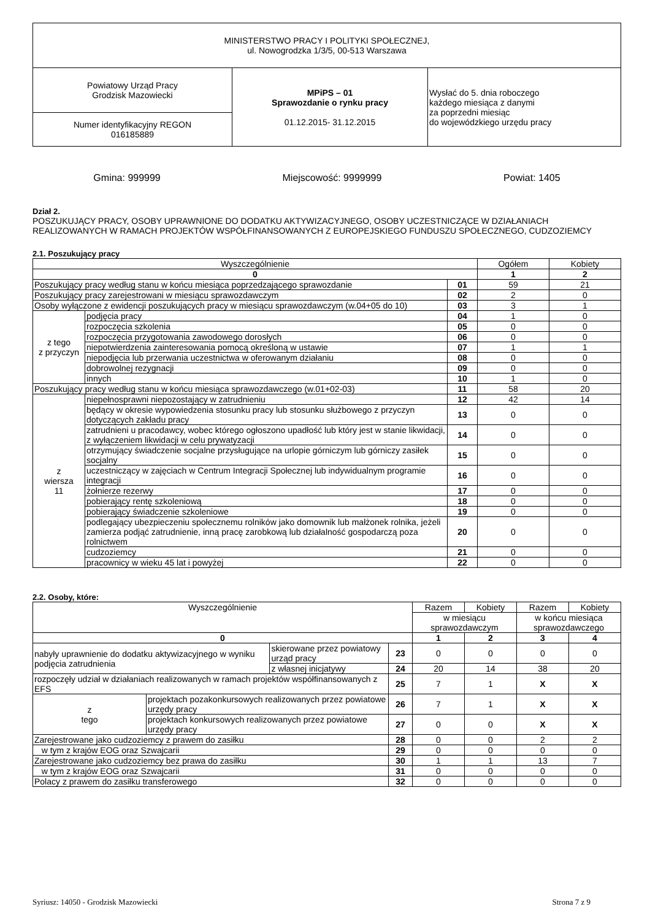| MINISTERSTWO PRACY I POLITYKI SPOŁECZNEJ, ul. Nowogrodzka 1/3/5, 00-513 Warszawa | | |
| Powiatowy Urząd Pracy Grodzisk Mazowiecki | MPiPS – 01 Sprawozdanie o rynku pracy 01.12.2015- 31.12.2015 | Wysłać do 5. dnia roboczego każdego miesiąca z danymi za poprzedni miesiąc do wojewódzkiego urzędu pracy |
| Numer identyfikacyjny REGON 016185889 | | |
Gmina: 999999 Miejscowość: 9999999 Powiat: 1405
Dział 2.
POSZUKUJĄCY PRACY, OSOBY UPRAWNIONE DO DODATKU AKTYWIZACYJNEGO, OSOBY UCZESTNICZĄCE W DZIAŁANIACH REALIZOWANYCH W RAMACH PROJEKTÓW WSPÓŁFINANSOWANYCH Z EUROPEJSKIEGO FUNDUSZU SPOŁECZNEGO, CUDZOZIEMCY
2.1. Poszukujący pracy
| Wyszczególnienie | | | Ogółem | Kobiety |
| --- | --- | --- | --- | --- |
| 0 | | | 1 | 2 |
| Poszukujący pracy według stanu w końcu miesiąca poprzedzającego sprawozdanie | | 01 | 59 | 21 |
| Poszukujący pracy zarejestrowani w miesiącu sprawozdawczym | | 02 | 2 | 0 |
| Osoby wyłączone z ewidencji poszukujących pracy w miesiącu sprawozdawczym (w.04+05 do 10) | | 03 | 3 | 1 |
| z tego z przyczyn | podjęcia pracy | 04 | 1 | 0 |
| | rozpoczęcia szkolenia | 05 | 0 | 0 |
| | rozpoczęcia przygotowania zawodowego dorosłych | 06 | 0 | 0 |
| | niepotwierdzenia zainteresowania pomocą określoną w ustawie | 07 | 1 | 1 |
| | niepodjęcia lub przerwania uczestnictwa w oferowanym działaniu | 08 | 0 | 0 |
| | dobrowolnej rezygnacji | 09 | 0 | 0 |
| | innych | 10 | 1 | 0 |
| Poszukujący pracy według stanu w końcu miesiąca sprawozdawczego (w.01+02-03) | | 11 | 58 | 20 |
| z wiersza 11 | niepełnosprawni niepozostający w zatrudnieniu | 12 | 42 | 14 |
| | będący w okresie wypowiedzenia stosunku pracy lub stosunku służbowego z przyczyn dotyczących zakładu pracy | 13 | 0 | 0 |
| | zatrudnieni u pracodawcy, wobec którego ogłoszono upadłość lub który jest w stanie likwidacji, z wyłączeniem likwidacji w celu prywatyzacji | 14 | 0 | 0 |
| | otrzymujący świadczenie socjalne przysługujące na urlopie górniczym lub górniczy zasiłek socjalny | 15 | 0 | 0 |
| | uczestniczący w zajęciach w Centrum Integracji Społecznej lub indywidualnym programie integracji | 16 | 0 | 0 |
| | żołnierze rezerwy | 17 | 0 | 0 |
| | pobierający rentę szkoleniową | 18 | 0 | 0 |
| | pobierający świadczenie szkoleniowe | 19 | 0 | 0 |
| | podlegający ubezpieczeniu społecznemu rolników jako domownik lub małżonek rolnika, jeżeli zamierza podjąć zatrudnienie, inną pracę zarobkową lub działalność gospodarczą poza rolnictwem | 20 | 0 | 0 |
| | cudzoziemcy | 21 | 0 | 0 |
| | pracownicy w wieku 45 lat i powyżej | 22 | 0 | 0 |
2.2. Osoby, które:
| Wyszczególnienie | | | | Razem | Kobiety | Razem | Kobiety |
| --- | --- | --- | --- | --- | --- | --- | --- |
| | | | | w miesiącu sprawozdawczym | | w końcu miesiąca sprawozdawczego | |
| 0 | | | | 1 | 2 | 3 | 4 |
| nabyły uprawnienie do dodatku aktywizacyjnego w wyniku podjęcia zatrudnienia | | skierowane przez powiatowy urząd pracy | 23 | 0 | 0 | 0 | 0 |
| | | z własnej inicjatywy | 24 | 20 | 14 | 38 | 20 |
| rozpoczęły udział w działaniach realizowanych w ramach projektów współfinansowanych z EFS | | | 25 | 7 | 1 | X | X |
| z tego | projektach pozakonkursowych realizowanych przez powiatowe urzędy pracy | | 26 | 7 | 1 | X | X |
| | projektach konkursowych realizowanych przez powiatowe urzędy pracy | | 27 | 0 | 0 | X | X |
| Zarejestrowane jako cudzoziemcy z prawem do zasiłku | | | 28 | 0 | 0 | 2 | 2 |
| w tym z krajów EOG oraz Szwajcarii | | | 29 | 0 | 0 | 0 | 0 |
| Zarejestrowane jako cudzoziemcy bez prawa do zasiłku | | | 30 | 1 | 1 | 13 | 7 |
| w tym z krajów EOG oraz Szwajcarii | | | 31 | 0 | 0 | 0 | 0 |
| Polacy z prawem do zasiłku transferowego | | | 32 | 0 | 0 | 0 | 0 |
Syriusz: 14050 - Grodzisk Mazowiecki Strona 7 z 9